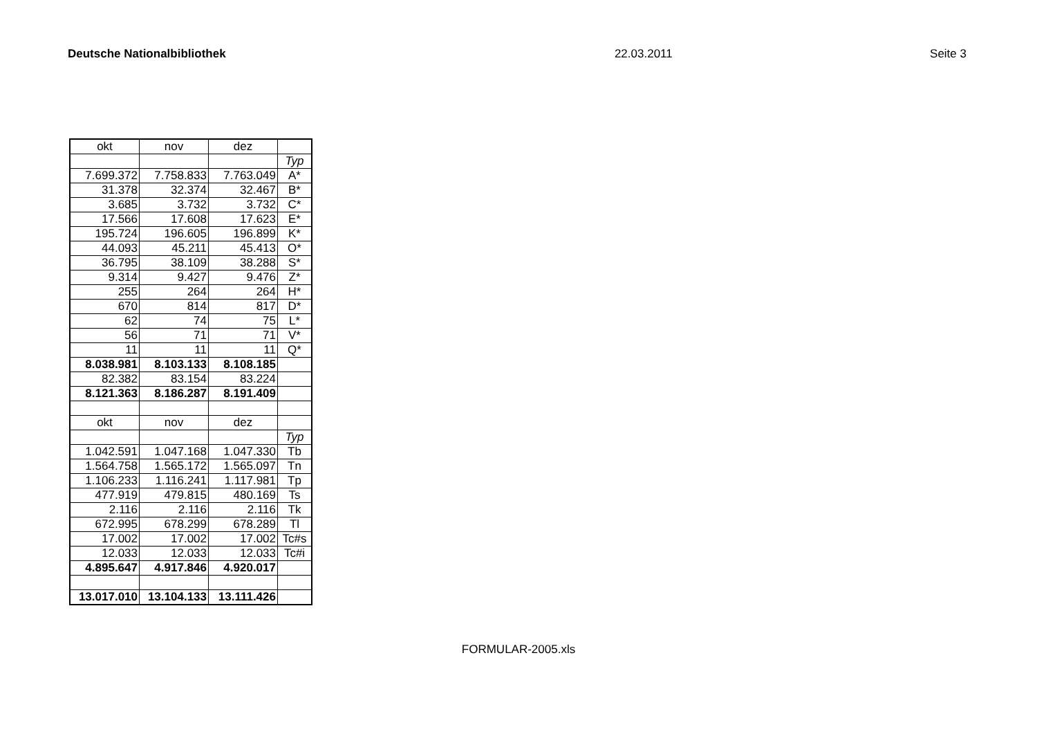Deutsche Nationalbibliothek 22.03.2011 Seite 3
| okt | nov | dez | |
| | | | Typ |
| 7.699.372 | 7.758.833 | 7.763.049 | A* |
| 31.378 | 32.374 | 32.467 | B* |
| 3.685 | 3.732 | 3.732 | C* |
| 17.566 | 17.608 | 17.623 | E* |
| 195.724 | 196.605 | 196.899 | K* |
| 44.093 | 45.211 | 45.413 | O* |
| 36.795 | 38.109 | 38.288 | S* |
| 9.314 | 9.427 | 9.476 | Z* |
| 255 | 264 | 264 | H* |
| 670 | 814 | 817 | D* |
| 62 | 74 | 75 | L* |
| 56 | 71 | 71 | V* |
| 11 | 11 | 11 | Q* |
| 8.038.981 | 8.103.133 | 8.108.185 | |
| 82.382 | 83.154 | 83.224 | |
| 8.121.363 | 8.186.287 | 8.191.409 | |
| okt | nov | dez | |
| | | | Typ |
| 1.042.591 | 1.047.168 | 1.047.330 | Tb |
| 1.564.758 | 1.565.172 | 1.565.097 | Tn |
| 1.106.233 | 1.116.241 | 1.117.981 | Tp |
| 477.919 | 479.815 | 480.169 | Ts |
| 2.116 | 2.116 | 2.116 | Tk |
| 672.995 | 678.299 | 678.289 | Tl |
| 17.002 | 17.002 | 17.002 | Tc#s |
| 12.033 | 12.033 | 12.033 | Tc#i |
| 4.895.647 | 4.917.846 | 4.920.017 | |
| 13.017.010 | 13.104.133 | 13.111.426 | |
FORMULAR-2005.xls